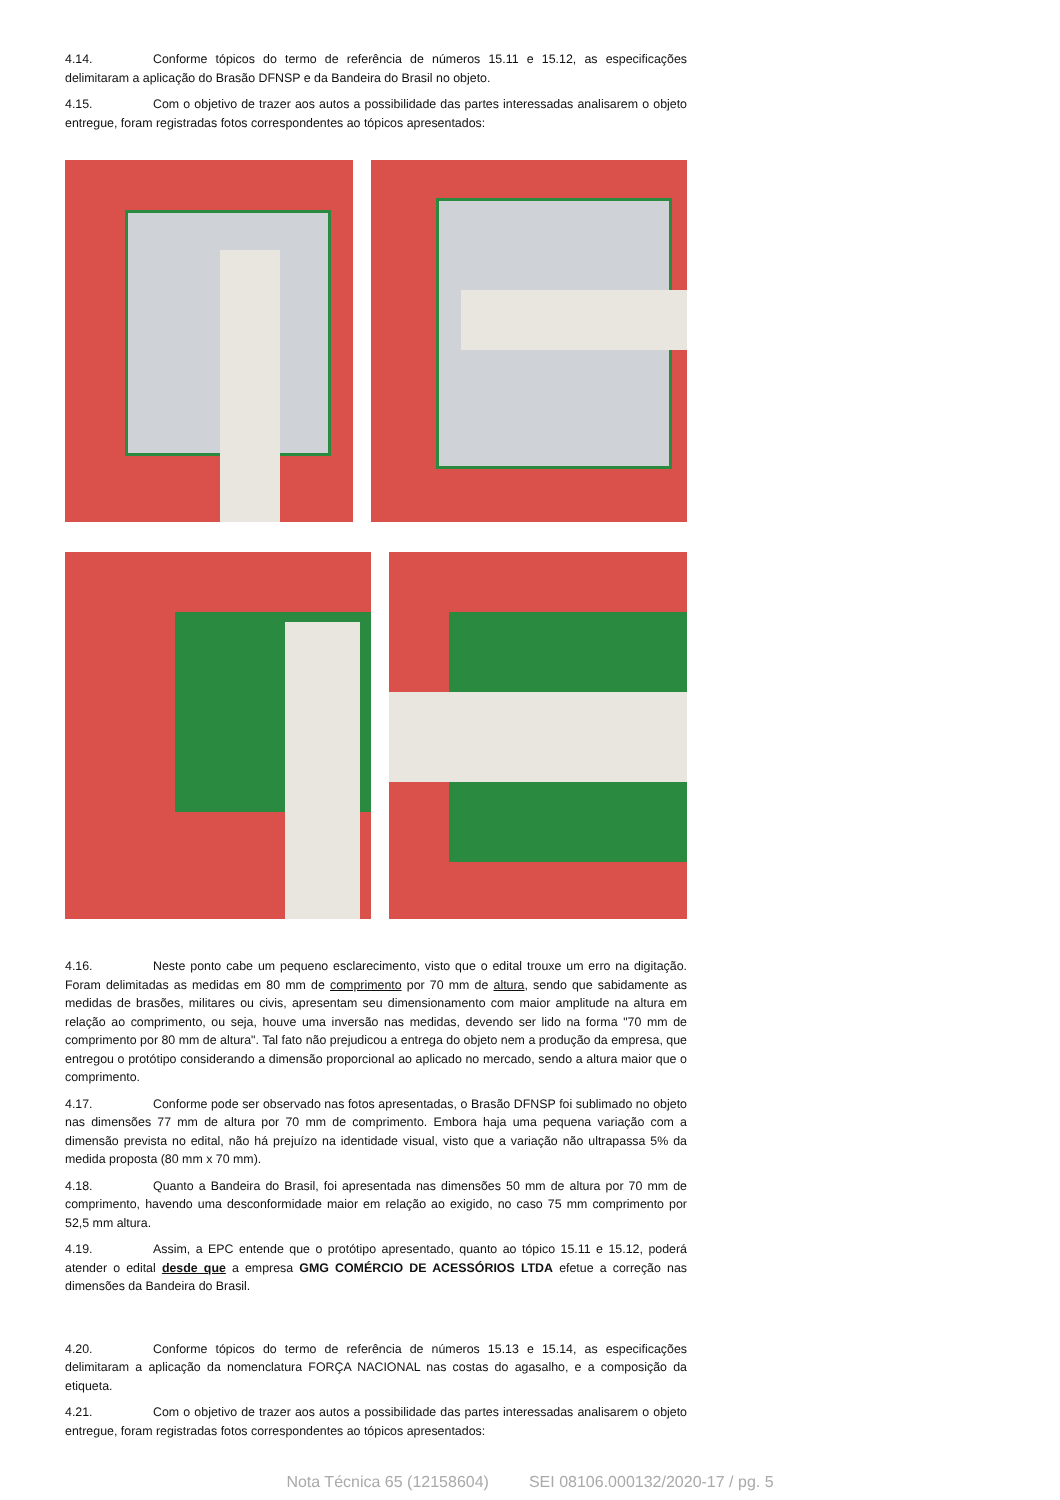4.14. Conforme tópicos do termo de referência de números 15.11 e 15.12, as especificações delimitaram a aplicação do Brasão DFNSP e da Bandeira do Brasil no objeto.
4.15. Com o objetivo de trazer aos autos a possibilidade das partes interessadas analisarem o objeto entregue, foram registradas fotos correspondentes ao tópicos apresentados:
4.16. Neste ponto cabe um pequeno esclarecimento, visto que o edital trouxe um erro na digitação. Foram delimitadas as medidas em 80 mm de comprimento por 70 mm de altura, sendo que sabidamente as medidas de brasões, militares ou civis, apresentam seu dimensionamento com maior amplitude na altura em relação ao comprimento, ou seja, houve uma inversão nas medidas, devendo ser lido na forma "70 mm de comprimento por 80 mm de altura". Tal fato não prejudicou a entrega do objeto nem a produção da empresa, que entregou o protótipo considerando a dimensão proporcional ao aplicado no mercado, sendo a altura maior que o comprimento.
4.17. Conforme pode ser observado nas fotos apresentadas, o Brasão DFNSP foi sublimado no objeto nas dimensões 77 mm de altura por 70 mm de comprimento. Embora haja uma pequena variação com a dimensão prevista no edital, não há prejuízo na identidade visual, visto que a variação não ultrapassa 5% da medida proposta (80 mm x 70 mm).
4.18. Quanto a Bandeira do Brasil, foi apresentada nas dimensões 50 mm de altura por 70 mm de comprimento, havendo uma desconformidade maior em relação ao exigido, no caso 75 mm comprimento por 52,5 mm altura.
4.19. Assim, a EPC entende que o protótipo apresentado, quanto ao tópico 15.11 e 15.12, poderá atender o edital desde que a empresa GMG COMÉRCIO DE ACESSÓRIOS LTDA efetue a correção nas dimensões da Bandeira do Brasil.
4.20. Conforme tópicos do termo de referência de números 15.13 e 15.14, as especificações delimitaram a aplicação da nomenclatura FORÇA NACIONAL nas costas do agasalho, e a composição da etiqueta.
4.21. Com o objetivo de trazer aos autos a possibilidade das partes interessadas analisarem o objeto entregue, foram registradas fotos correspondentes ao tópicos apresentados:
Nota Técnica 65 (12158604) SEI 08106.000132/2020-17 / pg. 5